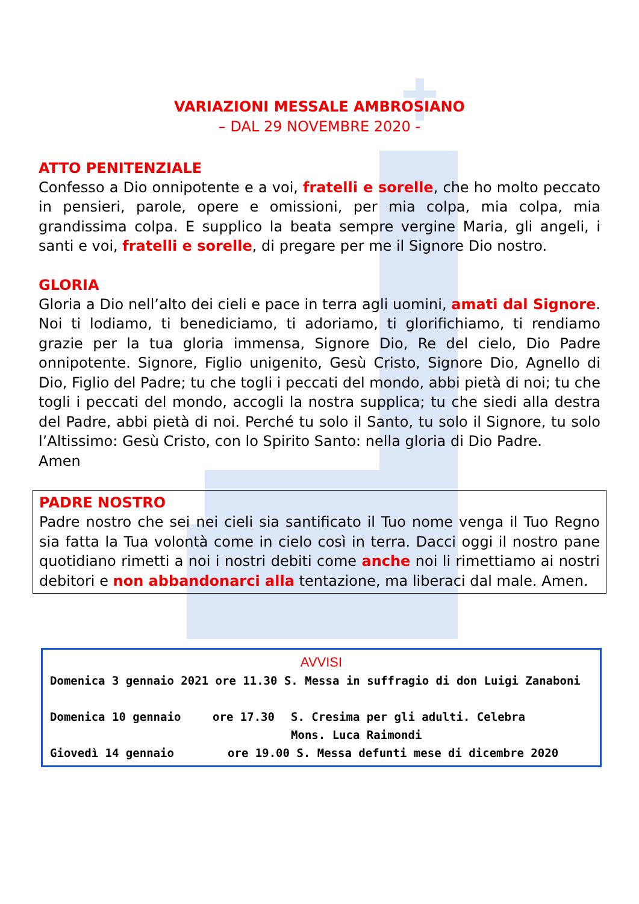VARIAZIONI MESSALE AMBROSIANO
– DAL 29 NOVEMBRE 2020 -
ATTO PENITENZIALE
Confesso a Dio onnipotente e a voi, fratelli e sorelle, che ho molto peccato in pensieri, parole, opere e omissioni, per mia colpa, mia colpa, mia grandissima colpa. E supplico la beata sempre vergine Maria, gli angeli, i santi e voi, fratelli e sorelle, di pregare per me il Signore Dio nostro.
GLORIA
Gloria a Dio nell’alto dei cieli e pace in terra agli uomini, amati dal Signore. Noi ti lodiamo, ti benediciamo, ti adoriamo, ti glorifichiamo, ti rendiamo grazie per la tua gloria immensa, Signore Dio, Re del cielo, Dio Padre onnipotente. Signore, Figlio unigenito, Gesù Cristo, Signore Dio, Agnello di Dio, Figlio del Padre; tu che togli i peccati del mondo, abbi pietà di noi; tu che togli i peccati del mondo, accogli la nostra supplica; tu che siedi alla destra del Padre, abbi pietà di noi. Perché tu solo il Santo, tu solo il Signore, tu solo l’Altissimo: Gesù Cristo, con lo Spirito Santo: nella gloria di Dio Padre.
Amen
PADRE NOSTRO
Padre nostro che sei nei cieli sia santificato il Tuo nome venga il Tuo Regno sia fatta la Tua volontà come in cielo così in terra. Dacci oggi il nostro pane quotidiano rimetti a noi i nostri debiti come anche noi li rimettiamo ai nostri debitori e non abbandonarci alla tentazione, ma liberaci dal male. Amen.
AVVISI
Domenica 3 gennaio 2021 ore 11.30 S. Messa in suffragio di don Luigi Zanaboni
Domenica 10 gennaio ore 17.30 S. Cresima per gli adulti. Celebra
Mons. Luca Raimondi
Giovedì 14 gennaio ore 19.00 S. Messa defunti mese di dicembre 2020